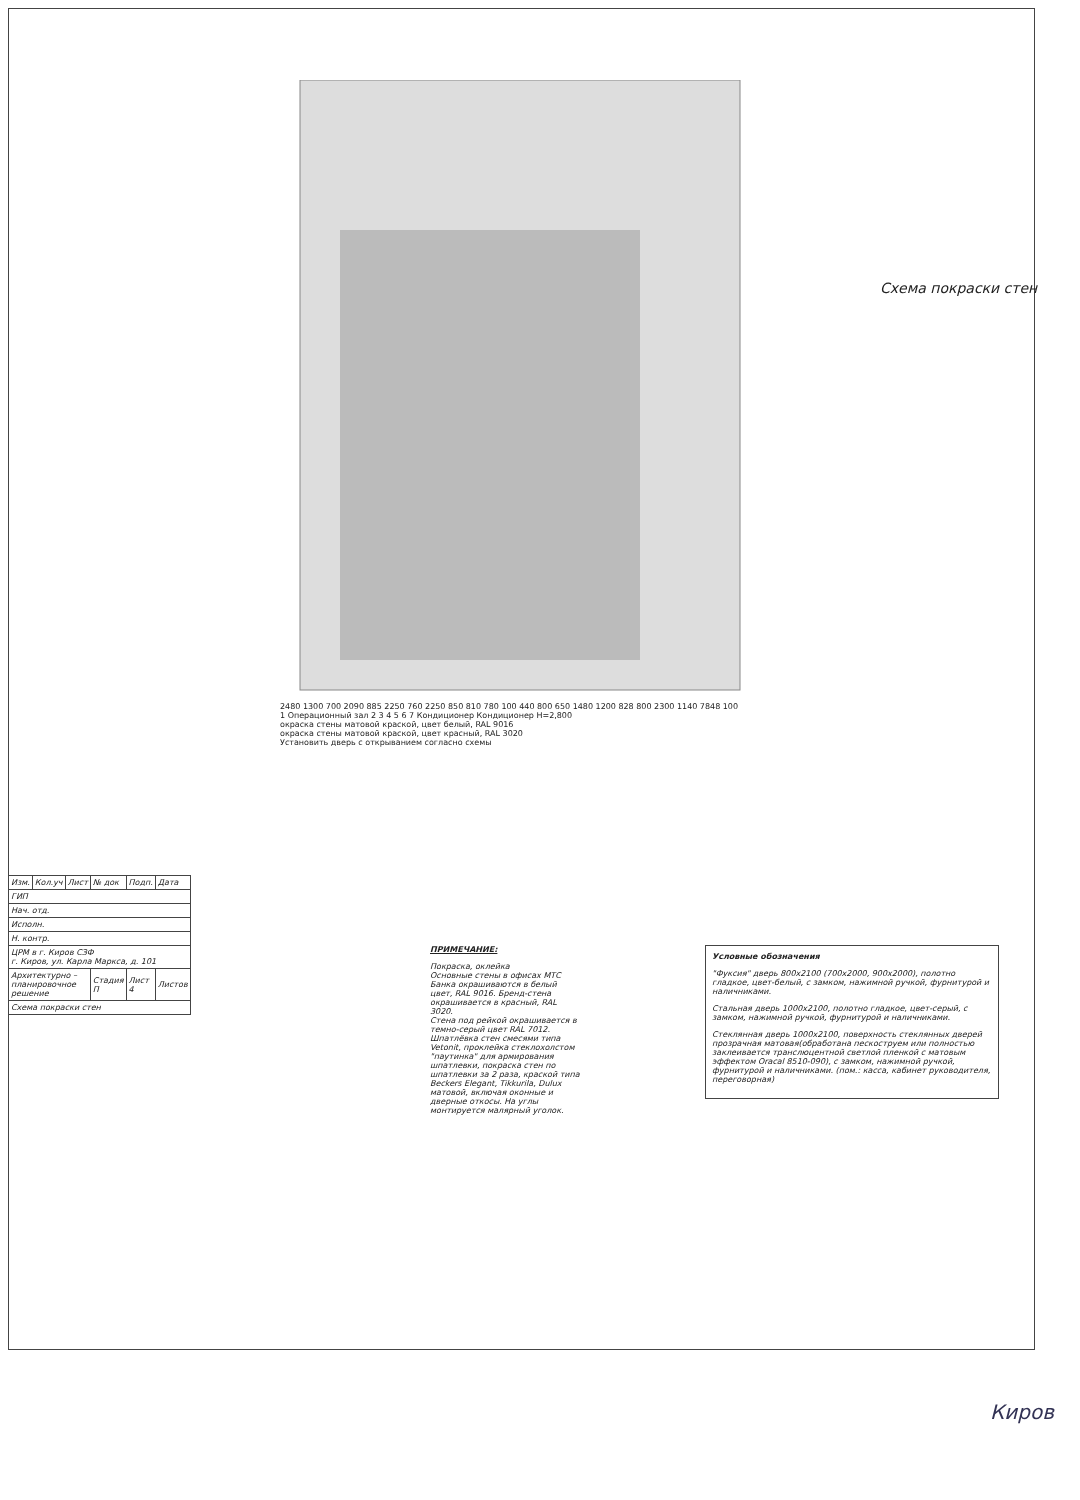Схема покраски стен
2480 1300 700 2090 885 2250 760 2250 850 810 780 100 440 800 650 1480 1200 828 800 2300 1140 7848 100
1 Операционный зал 2 3 4 5 6 7 Кондиционер Кондиционер H=2,800
окраска стены матовой краской, цвет белый, RAL 9016
окраска стены матовой краской, цвет красный, RAL 3020
Установить дверь с открыванием согласно схемы
Условные обозначения
"Фуксия" дверь 800х2100 (700х2000, 900х2000), полотно гладкое, цвет-белый, с замком, нажимной ручкой, фурнитурой и наличниками.
Стальная дверь 1000х2100, полотно гладкое, цвет-серый, с замком, нажимной ручкой, фурнитурой и наличниками.
Стеклянная дверь 1000х2100, поверхность стеклянных дверей прозрачная матовая(обработана пескоструем или полностью заклеивается транслюцентной светлой пленкой с матовым эффектом Oracal 8510-090), с замком, нажимной ручкой, фурнитурой и наличниками. (пом.: касса, кабинет руководителя, переговорная)
ПРИМЕЧАНИЕ:
Покраска, оклейка
Основные стены в офисах МТС Банка окрашиваются в белый цвет, RAL 9016. Бренд-стена окрашивается в красный, RAL 3020.
Стена под рейкой окрашивается в темно-серый цвет RAL 7012.
Шпатлёвка стен смесями типа Vetonit, проклейка стеклохолстом "паутинка" для армирования шпатлевки, покраска стен по шпатлевки за 2 раза, краской типа Beckers Elegant, Tikkurila, Dulux матовой, включая оконные и дверные откосы. На углы монтируется малярный уголок.
| Изм. | Кол.уч | Лист | № док | Подп. | Дата |
| ГИП | | | | | |
| Нач. отд. | | | | | |
| Исполн. | | | | | |
| Н. контр. | | | | | |
| ЦРМ в г. Киров СЗФ г. Киров, ул. Карла Маркса, д. 101 | | | | | |
| Архитектурно – планировочное решение | | | Стадия П | Лист 4 | Листов |
| Схема покраски стен | | | | | |
Киров